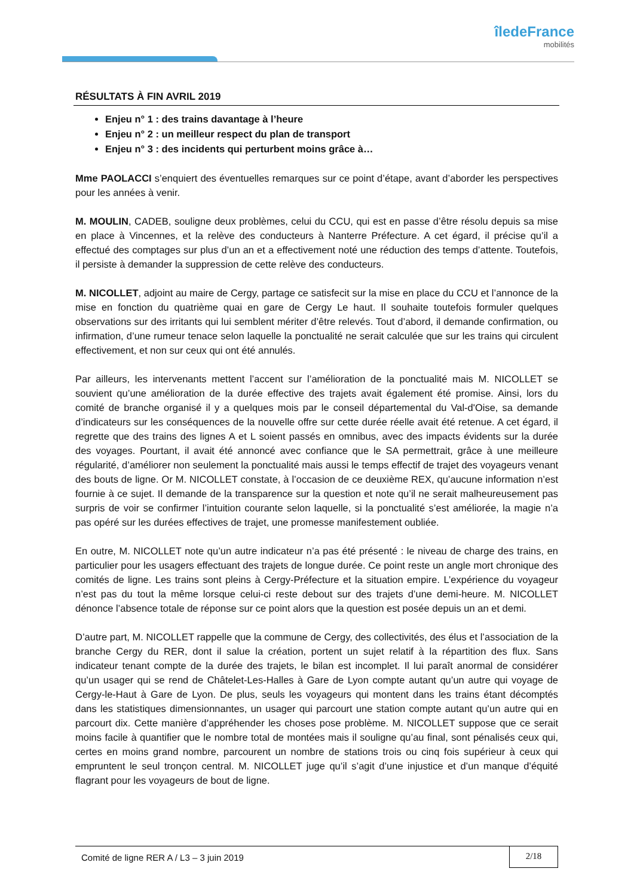îledeFrance
mobilités
RÉSULTATS À FIN AVRIL 2019
Enjeu n° 1 : des trains davantage à l’heure
Enjeu n° 2 : un meilleur respect du plan de transport
Enjeu n° 3 : des incidents qui perturbent moins grâce à…
Mme PAOLACCI s’enquiert des éventuelles remarques sur ce point d’étape, avant d’aborder les perspectives pour les années à venir.
M. MOULIN, CADEB, souligne deux problèmes, celui du CCU, qui est en passe d’être résolu depuis sa mise en place à Vincennes, et la relève des conducteurs à Nanterre Préfecture. A cet égard, il précise qu’il a effectué des comptages sur plus d’un an et a effectivement noté une réduction des temps d’attente. Toutefois, il persiste à demander la suppression de cette relève des conducteurs.
M. NICOLLET, adjoint au maire de Cergy, partage ce satisfecit sur la mise en place du CCU et l’annonce de la mise en fonction du quatrième quai en gare de Cergy Le haut. Il souhaite toutefois formuler quelques observations sur des irritants qui lui semblent mériter d’être relevés. Tout d’abord, il demande confirmation, ou infirmation, d’une rumeur tenace selon laquelle la ponctualité ne serait calculée que sur les trains qui circulent effectivement, et non sur ceux qui ont été annulés.
Par ailleurs, les intervenants mettent l’accent sur l’amélioration de la ponctualité mais M. NICOLLET se souvient qu’une amélioration de la durée effective des trajets avait également été promise. Ainsi, lors du comité de branche organisé il y a quelques mois par le conseil départemental du Val-d'Oise, sa demande d’indicateurs sur les conséquences de la nouvelle offre sur cette durée réelle avait été retenue. A cet égard, il regrette que des trains des lignes A et L soient passés en omnibus, avec des impacts évidents sur la durée des voyages. Pourtant, il avait été annoncé avec confiance que le SA permettrait, grâce à une meilleure régularité, d’améliorer non seulement la ponctualité mais aussi le temps effectif de trajet des voyageurs venant des bouts de ligne. Or M. NICOLLET constate, à l’occasion de ce deuxième REX, qu’aucune information n’est fournie à ce sujet. Il demande de la transparence sur la question et note qu’il ne serait malheureusement pas surpris de voir se confirmer l’intuition courante selon laquelle, si la ponctualité s’est améliorée, la magie n’a pas opéré sur les durées effectives de trajet, une promesse manifestement oubliée.
En outre, M. NICOLLET note qu’un autre indicateur n’a pas été présenté : le niveau de charge des trains, en particulier pour les usagers effectuant des trajets de longue durée. Ce point reste un angle mort chronique des comités de ligne. Les trains sont pleins à Cergy-Préfecture et la situation empire. L’expérience du voyageur n’est pas du tout la même lorsque celui-ci reste debout sur des trajets d’une demi-heure. M. NICOLLET dénonce l’absence totale de réponse sur ce point alors que la question est posée depuis un an et demi.
D’autre part, M. NICOLLET rappelle que la commune de Cergy, des collectivités, des élus et l’association de la branche Cergy du RER, dont il salue la création, portent un sujet relatif à la répartition des flux. Sans indicateur tenant compte de la durée des trajets, le bilan est incomplet. Il lui paraît anormal de considérer qu’un usager qui se rend de Châtelet-Les-Halles à Gare de Lyon compte autant qu’un autre qui voyage de Cergy-le-Haut à Gare de Lyon. De plus, seuls les voyageurs qui montent dans les trains étant décomptés dans les statistiques dimensionnantes, un usager qui parcourt une station compte autant qu’un autre qui en parcourt dix. Cette manière d’appréhender les choses pose problème. M. NICOLLET suppose que ce serait moins facile à quantifier que le nombre total de montées mais il souligne qu’au final, sont pénalisés ceux qui, certes en moins grand nombre, parcourent un nombre de stations trois ou cinq fois supérieur à ceux qui empruntent le seul tronçon central. M. NICOLLET juge qu’il s’agit d’une injustice et d’un manque d’équité flagrant pour les voyageurs de bout de ligne.
Comité de ligne RER A / L3 – 3 juin 2019
2/18